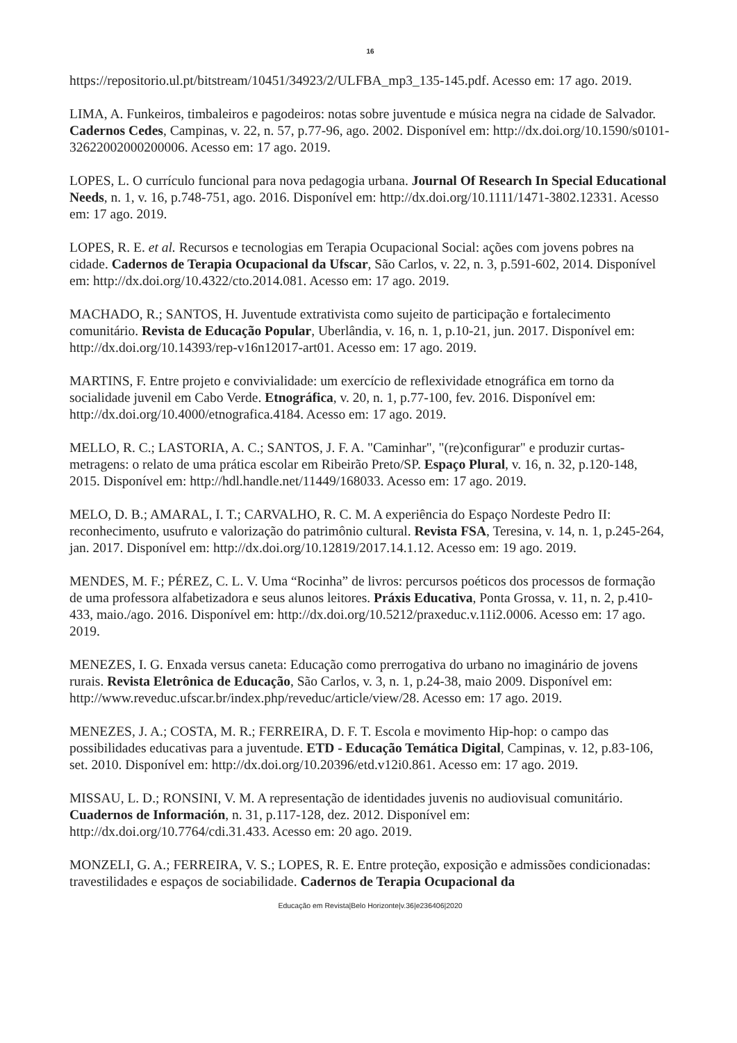16
https://repositorio.ul.pt/bitstream/10451/34923/2/ULFBA_mp3_135-145.pdf. Acesso em: 17 ago. 2019.
LIMA, A. Funkeiros, timbaleiros e pagodeiros: notas sobre juventude e música negra na cidade de Salvador. Cadernos Cedes, Campinas, v. 22, n. 57, p.77-96, ago. 2002. Disponível em: http://dx.doi.org/10.1590/s0101-32622002000200006. Acesso em: 17 ago. 2019.
LOPES, L. O currículo funcional para nova pedagogia urbana. Journal Of Research In Special Educational Needs, n. 1, v. 16, p.748-751, ago. 2016. Disponível em: http://dx.doi.org/10.1111/1471-3802.12331. Acesso em: 17 ago. 2019.
LOPES, R. E. et al. Recursos e tecnologias em Terapia Ocupacional Social: ações com jovens pobres na cidade. Cadernos de Terapia Ocupacional da Ufscar, São Carlos, v. 22, n. 3, p.591-602, 2014. Disponível em: http://dx.doi.org/10.4322/cto.2014.081. Acesso em: 17 ago. 2019.
MACHADO, R.; SANTOS, H. Juventude extrativista como sujeito de participação e fortalecimento comunitário. Revista de Educação Popular, Uberlândia, v. 16, n. 1, p.10-21, jun. 2017. Disponível em: http://dx.doi.org/10.14393/rep-v16n12017-art01. Acesso em: 17 ago. 2019.
MARTINS, F. Entre projeto e convivialidade: um exercício de reflexividade etnográfica em torno da socialidade juvenil em Cabo Verde. Etnográfica, v. 20, n. 1, p.77-100, fev. 2016. Disponível em: http://dx.doi.org/10.4000/etnografica.4184. Acesso em: 17 ago. 2019.
MELLO, R. C.; LASTORIA, A. C.; SANTOS, J. F. A. "Caminhar", "(re)configurar" e produzir curtas-metragens: o relato de uma prática escolar em Ribeirão Preto/SP. Espaço Plural, v. 16, n. 32, p.120-148, 2015. Disponível em: http://hdl.handle.net/11449/168033. Acesso em: 17 ago. 2019.
MELO, D. B.; AMARAL, I. T.; CARVALHO, R. C. M. A experiência do Espaço Nordeste Pedro II: reconhecimento, usufruto e valorização do patrimônio cultural. Revista FSA, Teresina, v. 14, n. 1, p.245-264, jan. 2017. Disponível em: http://dx.doi.org/10.12819/2017.14.1.12. Acesso em: 19 ago. 2019.
MENDES, M. F.; PÉREZ, C. L. V. Uma “Rocinha” de livros: percursos poéticos dos processos de formação de uma professora alfabetizadora e seus alunos leitores. Práxis Educativa, Ponta Grossa, v. 11, n. 2, p.410-433, maio./ago. 2016. Disponível em: http://dx.doi.org/10.5212/praxeduc.v.11i2.0006. Acesso em: 17 ago. 2019.
MENEZES, I. G. Enxada versus caneta: Educação como prerrogativa do urbano no imaginário de jovens rurais. Revista Eletrônica de Educação, São Carlos, v. 3, n. 1, p.24-38, maio 2009. Disponível em: http://www.reveduc.ufscar.br/index.php/reveduc/article/view/28. Acesso em: 17 ago. 2019.
MENEZES, J. A.; COSTA, M. R.; FERREIRA, D. F. T. Escola e movimento Hip-hop: o campo das possibilidades educativas para a juventude. ETD - Educação Temática Digital, Campinas, v. 12, p.83-106, set. 2010. Disponível em: http://dx.doi.org/10.20396/etd.v12i0.861. Acesso em: 17 ago. 2019.
MISSAU, L. D.; RONSINI, V. M. A representação de identidades juvenis no audiovisual comunitário. Cuadernos de Información, n. 31, p.117-128, dez. 2012. Disponível em: http://dx.doi.org/10.7764/cdi.31.433. Acesso em: 20 ago. 2019.
MONZELI, G. A.; FERREIRA, V. S.; LOPES, R. E. Entre proteção, exposição e admissões condicionadas: travestilidades e espaços de sociabilidade. Cadernos de Terapia Ocupacional da
Educação em Revista|Belo Horizonte|v.36|e236406|2020